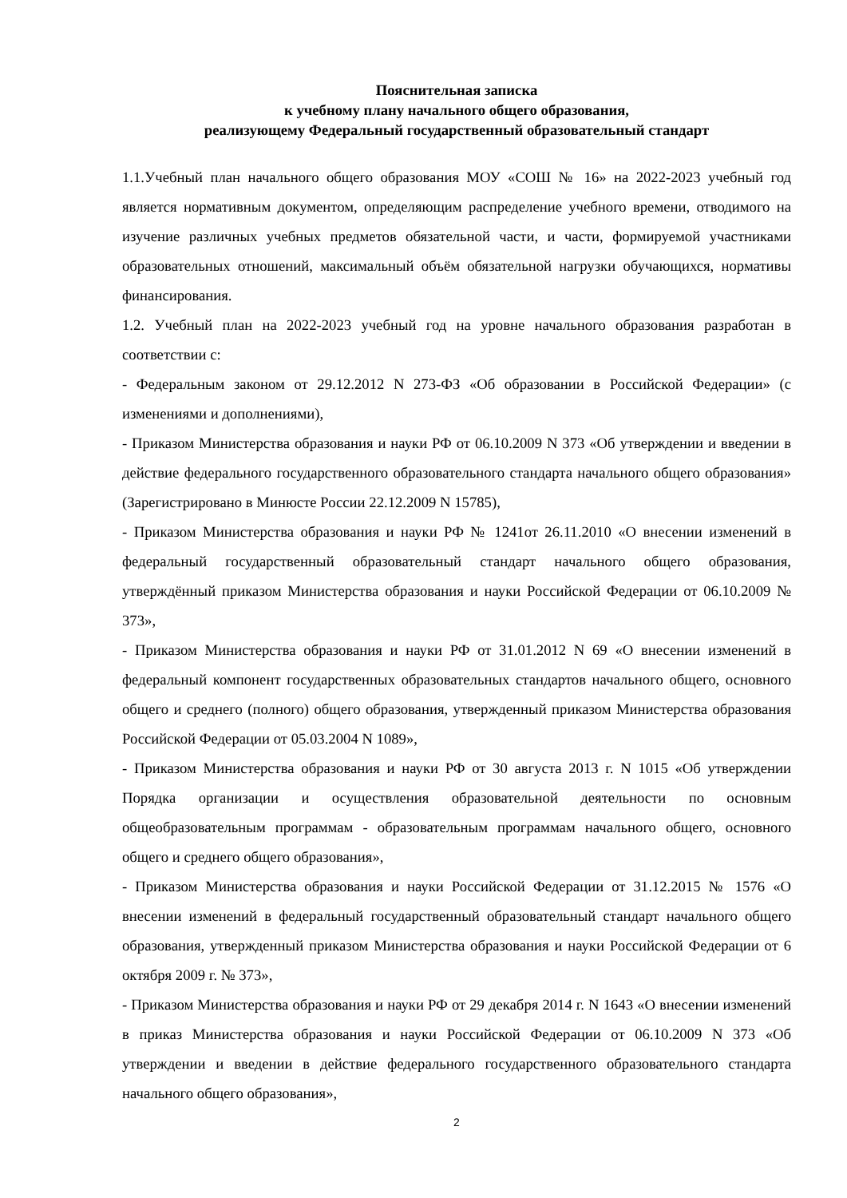Пояснительная записка
к учебному плану начального общего образования,
реализующему Федеральный государственный образовательный стандарт
1.1.Учебный план начального общего образования МОУ «СОШ № 16» на 2022-2023 учебный год является нормативным документом, определяющим распределение учебного времени, отводимого на изучение различных учебных предметов обязательной части, и части, формируемой участниками образовательных отношений, максимальный объём обязательной нагрузки обучающихся, нормативы финансирования.
1.2. Учебный план на 2022-2023 учебный год на уровне начального образования разработан в соответствии с:
- Федеральным законом от 29.12.2012 N 273-ФЗ «Об образовании в Российской Федерации» (с изменениями и дополнениями),
- Приказом Министерства образования и науки РФ от 06.10.2009 N 373 «Об утверждении и введении в действие федерального государственного образовательного стандарта начального общего образования» (Зарегистрировано в Минюсте России 22.12.2009 N 15785),
- Приказом Министерства образования и науки РФ № 1241от 26.11.2010 «О внесении изменений в федеральный государственный образовательный стандарт начального общего образования, утверждённый приказом Министерства образования и науки Российской Федерации от 06.10.2009 № 373»,
- Приказом Министерства образования и науки РФ от 31.01.2012 N 69 «О внесении изменений в федеральный компонент государственных образовательных стандартов начального общего, основного общего и среднего (полного) общего образования, утвержденный приказом Министерства образования Российской Федерации от 05.03.2004 N 1089»,
- Приказом Министерства образования и науки РФ от 30 августа 2013 г. N 1015 «Об утверждении Порядка организации и осуществления образовательной деятельности по основным общеобразовательным программам - образовательным программам начального общего, основного общего и среднего общего образования»,
- Приказом Министерства образования и науки Российской Федерации от 31.12.2015 № 1576 «О внесении изменений в федеральный государственный образовательный стандарт начального общего образования, утвержденный приказом Министерства образования и науки Российской Федерации от 6 октября 2009 г. № 373»,
- Приказом Министерства образования и науки РФ от 29 декабря 2014 г. N 1643 «О внесении изменений в приказ Министерства образования и науки Российской Федерации от 06.10.2009 N 373 «Об утверждении и введении в действие федерального государственного образовательного стандарта начального общего образования»,
2